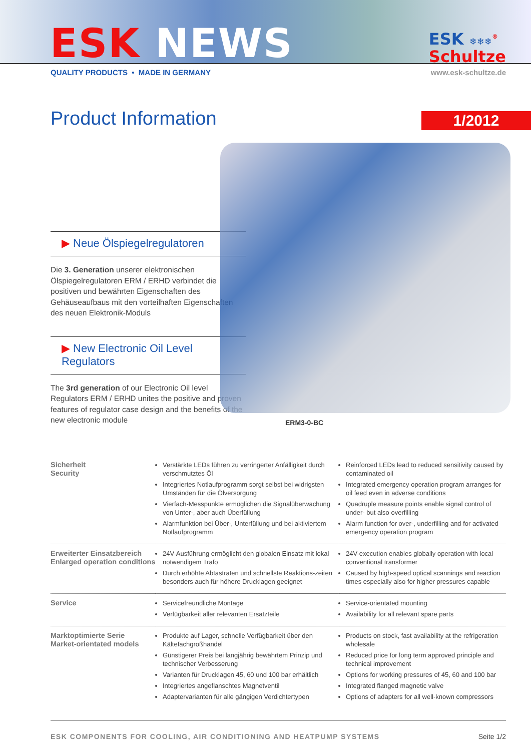ESK NEWS
ESK ❄❄❄<sup>®</sup>
Schultze
QUALITY PRODUCTS • MADE IN GERMANY www.esk-schultze.de
Product Information
1/2012
▶ Neue Ölspiegelregulatoren
Die 3. Generation unserer elektronischen Ölspiegelregulatoren ERM / ERHD verbindet die positiven und bewährten Eigenschaften des Gehäuseaufbaus mit den vorteilhaften Eigenschaften des neuen Elektronik-Moduls
▶ New Electronic Oil Level Regulators
The 3rd generation of our Electronic Oil level Regulators ERM / ERHD unites the positive and proven features of regulator case design and the benefits of the new electronic module
ERM3-0-BC
| Sicherheit Security | Verstärkte LEDs führen zu verringerter Anfälligkeit durch verschmutztes Öl Integriertes Notlaufprogramm sorgt selbst bei widrigsten Umständen für die Ölversorgung Vierfach-Messpunkte ermöglichen die Signalüberwachung von Unter-, aber auch Überfüllung Alarmfunktion bei Über-, Unterfüllung und bei aktiviertem Notlaufprogramm | Reinforced LEDs lead to reduced sensitivity caused by contaminated oil Integrated emergency operation program arranges for oil feed even in adverse conditions Quadruple measure points enable signal control of under- but also overfilling Alarm function for over-, underfilling and for activated emergency operation program |
| Erweiterter Einsatzbereich Enlarged operation conditions | 24V-Ausführung ermöglicht den globalen Einsatz mit lokal notwendigem Trafo Durch erhöhte Abtastraten und schnellste Reaktions-zeiten besonders auch für höhere Drucklagen geeignet | 24V-execution enables globally operation with local conventional transformer Caused by high-speed optical scannings and reaction times especially also for higher pressures capable |
| Service | Servicefreundliche Montage Verfügbarkeit aller relevanten Ersatzteile | Service-orientated mounting Availability for all relevant spare parts |
| Marktoptimierte Serie Market-orientated models | Produkte auf Lager, schnelle Verfügbarkeit über den Kältefachgroßhandel Günstigerer Preis bei langjährig bewährtem Prinzip und technischer Verbesserung Varianten für Drucklagen 45, 60 und 100 bar erhältlich Integriertes angeflanschtes Magnetventil Adaptervarianten für alle gängigen Verdichtertypen | Products on stock, fast availability at the refrigeration wholesale Reduced price for long term approved principle and technical improvement Options for working pressures of 45, 60 and 100 bar Integrated flanged magnetic valve Options of adapters for all well-known compressors |
ESK COMPONENTS FOR COOLING, AIR CONDITIONING AND HEATPUMP SYSTEMS Seite 1/2